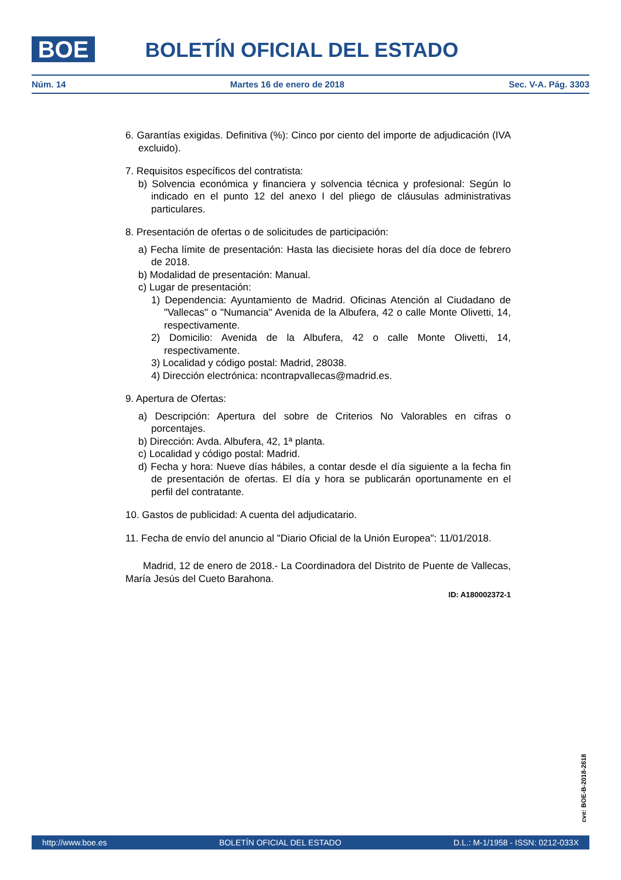BOE
BOLETÍN OFICIAL DEL ESTADO
Núm. 14 Martes 16 de enero de 2018 Sec. V-A. Pág. 3303
6. Garantías exigidas. Definitiva (%): Cinco por ciento del importe de adjudicación (IVA excluido).
7. Requisitos específicos del contratista:
b) Solvencia económica y financiera y solvencia técnica y profesional: Según lo indicado en el punto 12 del anexo I del pliego de cláusulas administrativas particulares.
8. Presentación de ofertas o de solicitudes de participación:
a) Fecha límite de presentación: Hasta las diecisiete horas del día doce de febrero de 2018.
b) Modalidad de presentación: Manual.
c) Lugar de presentación:
1) Dependencia: Ayuntamiento de Madrid. Oficinas Atención al Ciudadano de "Vallecas" o "Numancia" Avenida de la Albufera, 42 o calle Monte Olivetti, 14, respectivamente.
2) Domicilio: Avenida de la Albufera, 42 o calle Monte Olivetti, 14, respectivamente.
3) Localidad y código postal: Madrid, 28038.
4) Dirección electrónica: ncontrapvallecas@madrid.es.
9. Apertura de Ofertas:
a) Descripción: Apertura del sobre de Criterios No Valorables en cifras o porcentajes.
b) Dirección: Avda. Albufera, 42, 1ª planta.
c) Localidad y código postal: Madrid.
d) Fecha y hora: Nueve días hábiles, a contar desde el día siguiente a la fecha fin de presentación de ofertas. El día y hora se publicarán oportunamente en el perfil del contratante.
10. Gastos de publicidad: A cuenta del adjudicatario.
11. Fecha de envío del anuncio al "Diario Oficial de la Unión Europea": 11/01/2018.
Madrid, 12 de enero de 2018.- La Coordinadora del Distrito de Puente de Vallecas, María Jesús del Cueto Barahona.
ID: A180002372-1
cve: BOE-B-2018-2618
http://www.boe.es BOLETÍN OFICIAL DEL ESTADO D.L.: M-1/1958 - ISSN: 0212-033X